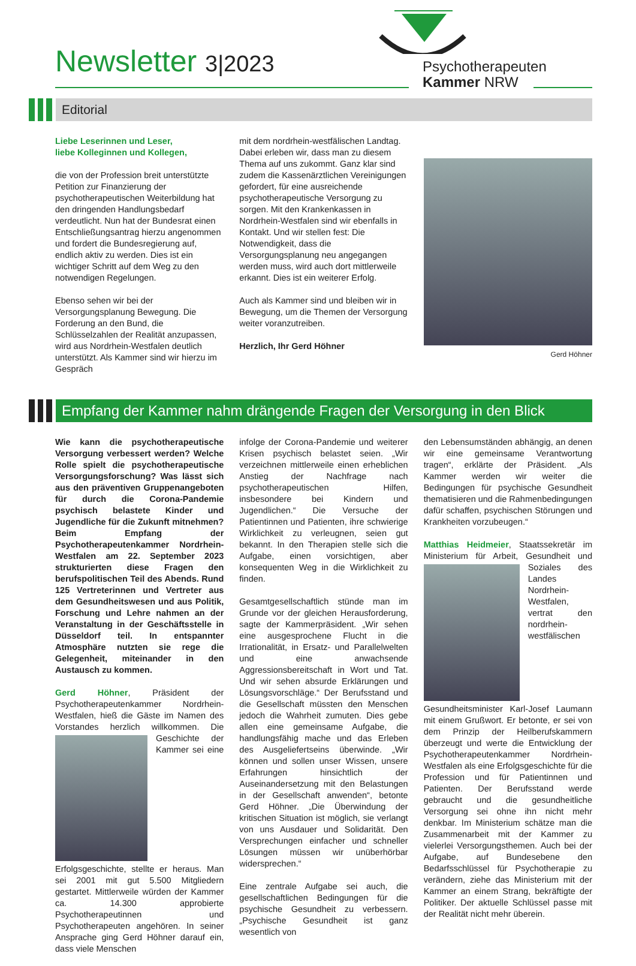Newsletter 3|2023
Psychotherapeuten
Kammer NRW
Editorial
Liebe Leserinnen und Leser,
liebe Kolleginnen und Kollegen,
die von der Profession breit unterstützte Petition zur Finanzierung der psychotherapeutischen Weiterbildung hat den dringenden Handlungsbedarf verdeutlicht. Nun hat der Bundesrat einen Entschließungsantrag hierzu angenommen und fordert die Bundesregierung auf, endlich aktiv zu werden. Dies ist ein wichtiger Schritt auf dem Weg zu den notwendigen Regelungen.
Ebenso sehen wir bei der Versorgungsplanung Bewegung. Die Forderung an den Bund, die Schlüsselzahlen der Realität anzupassen, wird aus Nordrhein-Westfalen deutlich unterstützt. Als Kammer sind wir hierzu im Gespräch
mit dem nordrhein-westfälischen Landtag. Dabei erleben wir, dass man zu diesem Thema auf uns zukommt. Ganz klar sind zudem die Kassenärztlichen Vereinigungen gefordert, für eine ausreichende psychotherapeutische Versorgung zu sorgen. Mit den Krankenkassen in Nordrhein-Westfalen sind wir ebenfalls in Kontakt. Und wir stellen fest: Die Notwendigkeit, dass die Versorgungsplanung neu angegangen werden muss, wird auch dort mittlerweile erkannt. Dies ist ein weiterer Erfolg.
Auch als Kammer sind und bleiben wir in Bewegung, um die Themen der Versorgung weiter voranzutreiben.
Herzlich, Ihr Gerd Höhner
Gerd Höhner
Empfang der Kammer nahm drängende Fragen der Versorgung in den Blick
Wie kann die psychotherapeutische Versorgung verbessert werden? Welche Rolle spielt die psychotherapeutische Versorgungsforschung? Was lässt sich aus den präventiven Gruppenangeboten für durch die Corona-Pandemie psychisch belastete Kinder und Jugendliche für die Zukunft mitnehmen? Beim Empfang der Psychotherapeutenkammer Nordrhein-Westfalen am 22. September 2023 strukturierten diese Fragen den berufspolitischen Teil des Abends. Rund 125 Vertreterinnen und Vertreter aus dem Gesundheitswesen und aus Politik, Forschung und Lehre nahmen an der Veranstaltung in der Geschäftsstelle in Düsseldorf teil. In entspannter Atmosphäre nutzten sie rege die Gelegenheit, miteinander in den Austausch zu kommen.
Gerd Höhner, Präsident der Psychotherapeutenkammer Nordrhein-Westfalen, hieß die Gäste im Namen des Vorstandes herzlich willkommen. Die Geschichte der Kammer sei eine Erfolgsgeschichte, stellte er heraus. Man sei 2001 mit gut 5.500 Mitgliedern gestartet. Mittlerweile würden der Kammer ca. 14.300 approbierte Psychotherapeutinnen und Psychotherapeuten angehören. In seiner Ansprache ging Gerd Höhner darauf ein, dass viele Menschen
infolge der Corona-Pandemie und weiterer Krisen psychisch belastet seien. „Wir verzeichnen mittlerweile einen erheblichen Anstieg der Nachfrage nach psychotherapeutischen Hilfen, insbesondere bei Kindern und Jugendlichen.“ Die Versuche der Patientinnen und Patienten, ihre schwierige Wirklichkeit zu verleugnen, seien gut bekannt. In den Therapien stelle sich die Aufgabe, einen vorsichtigen, aber konsequenten Weg in die Wirklichkeit zu finden.
Gesamtgesellschaftlich stünde man im Grunde vor der gleichen Herausforderung, sagte der Kammerpräsident. „Wir sehen eine ausgesprochene Flucht in die Irrationalität, in Ersatz- und Parallelwelten und eine anwachsende Aggressionsbereitschaft in Wort und Tat. Und wir sehen absurde Erklärungen und Lösungsvorschläge.“ Der Berufsstand und die Gesellschaft müssten den Menschen jedoch die Wahrheit zumuten. Dies gebe allen eine gemeinsame Aufgabe, die handlungsfähig mache und das Erleben des Ausgeliefertseins überwinde. „Wir können und sollen unser Wissen, unsere Erfahrungen hinsichtlich der Auseinandersetzung mit den Belastungen in der Gesellschaft anwenden“, betonte Gerd Höhner. „Die Überwindung der kritischen Situation ist möglich, sie verlangt von uns Ausdauer und Solidarität. Den Versprechungen einfacher und schneller Lösungen müssen wir unüberhörbar widersprechen.“
Eine zentrale Aufgabe sei auch, die gesellschaftlichen Bedingungen für die psychische Gesundheit zu verbessern. „Psychische Gesundheit ist ganz wesentlich von
den Lebensumständen abhängig, an denen wir eine gemeinsame Verantwortung tragen“, erklärte der Präsident. „Als Kammer werden wir weiter die Bedingungen für psychische Gesundheit thematisieren und die Rahmenbedingungen dafür schaffen, psychischen Störungen und Krankheiten vorzubeugen.“
Matthias Heidmeier, Staatssekretär im Ministerium für Arbeit, Gesundheit und Soziales des Landes Nordrhein-Westfalen, vertrat den nordrhein-westfälischen Gesundheitsminister Karl-Josef Laumann mit einem Grußwort. Er betonte, er sei von dem Prinzip der Heilberufskammern überzeugt und werte die Entwicklung der Psychotherapeutenkammer Nordrhein-Westfalen als eine Erfolgsgeschichte für die Profession und für Patientinnen und Patienten. Der Berufsstand werde gebraucht und die gesundheitliche Versorgung sei ohne ihn nicht mehr denkbar. Im Ministerium schätze man die Zusammenarbeit mit der Kammer zu vielerlei Versorgungsthemen. Auch bei der Aufgabe, auf Bundesebene den Bedarfsschlüssel für Psychotherapie zu verändern, ziehe das Ministerium mit der Kammer an einem Strang, bekräftigte der Politiker. Der aktuelle Schlüssel passe mit der Realität nicht mehr überein.